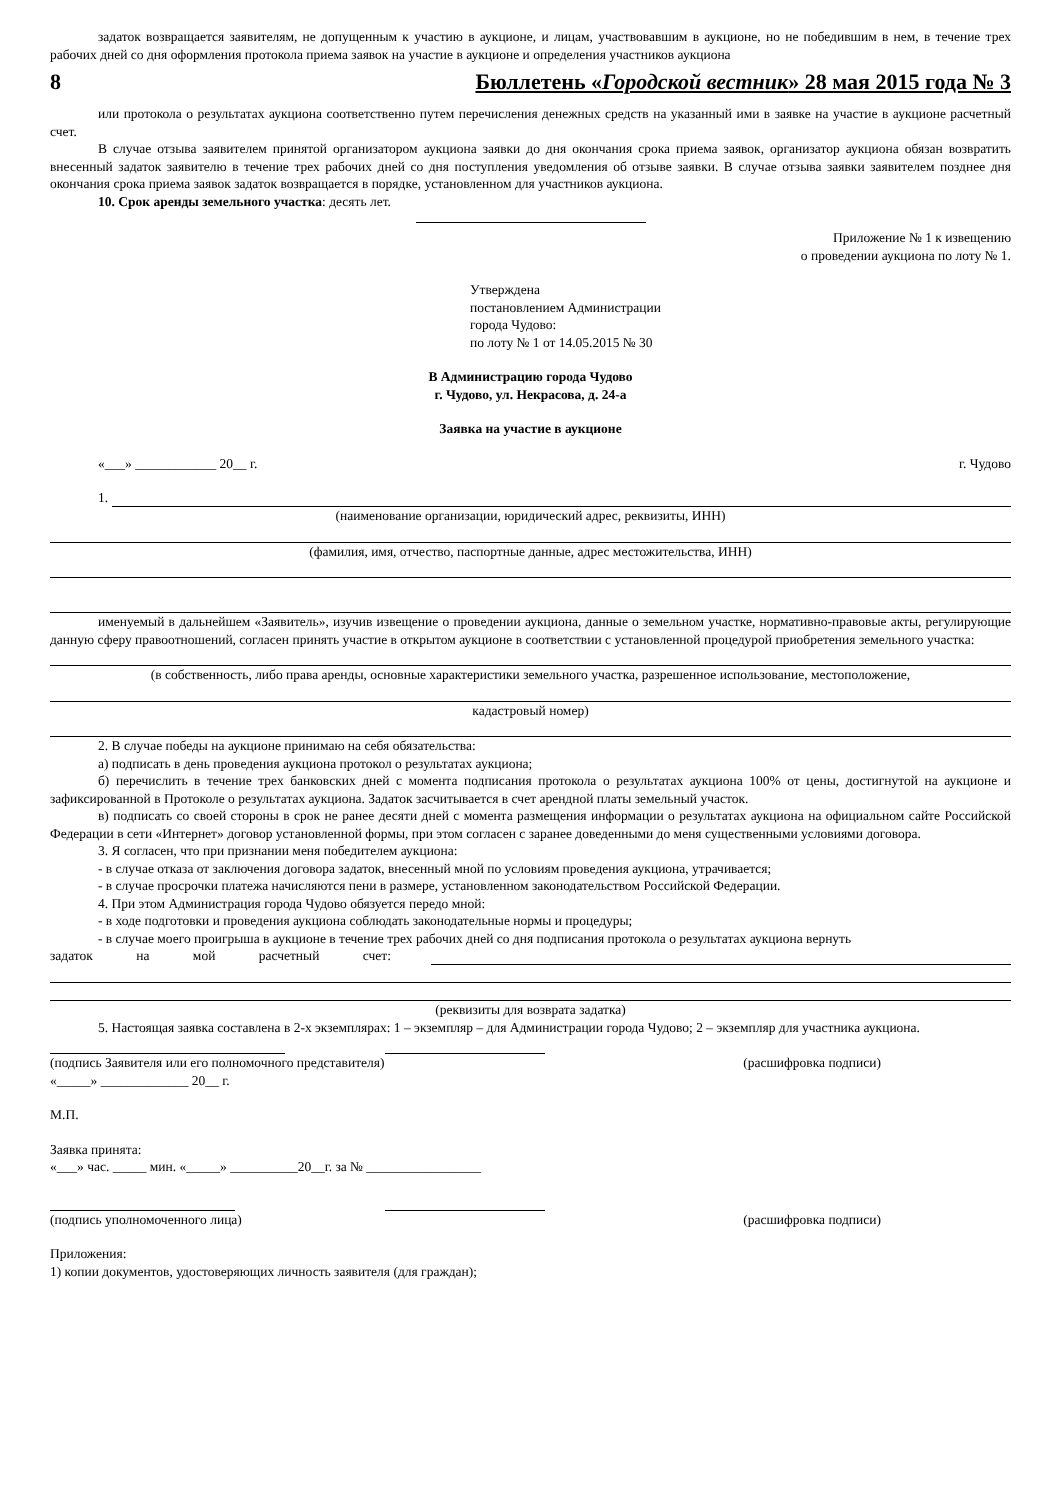задаток возвращается заявителям, не допущенным к участию в аукционе, и лицам, участвовавшим в аукционе, но не победившим в нем, в течение трех рабочих дней со дня оформления протокола приема заявок на участие в аукционе и определения участников аукциона
8 Бюллетень «Городской вестник» 28 мая 2015 года № 3
или протокола о результатах аукциона соответственно путем перечисления денежных средств на указанный ими в заявке на участие в аукционе расчетный счет.
В случае отзыва заявителем принятой организатором аукциона заявки до дня окончания срока приема заявок, организатор аукциона обязан возвратить внесенный задаток заявителю в течение трех рабочих дней со дня поступления уведомления об отзыве заявки. В случае отзыва заявки заявителем позднее дня окончания срока приема заявок задаток возвращается в порядке, установленном для участников аукциона.
10. Срок аренды земельного участка: десять лет.
Приложение № 1 к извещению
о проведении аукциона по лоту № 1.
Утверждена
постановлением Администрации
города Чудово:
по лоту № 1 от 14.05.2015 № 30
В Администрацию города Чудово
г. Чудово, ул. Некрасова, д. 24-а
Заявка на участие в аукционе
«___» ____________ 20__ г. г. Чудово
1.
(наименование организации, юридический адрес, реквизиты, ИНН)
(фамилия, имя, отчество, паспортные данные, адрес местожительства, ИНН)
именуемый в дальнейшем «Заявитель», изучив извещение о проведении аукциона, данные о земельном участке, нормативно-правовые акты, регулирующие данную сферу правоотношений, согласен принять участие в открытом аукционе в соответствии с установленной процедурой приобретения земельного участка:
(в собственность, либо права аренды, основные характеристики земельного участка, разрешенное использование, местоположение,
кадастровый номер)
2. В случае победы на аукционе принимаю на себя обязательства:
а) подписать в день проведения аукциона протокол о результатах аукциона;
б) перечислить в течение трех банковских дней с момента подписания протокола о результатах аукциона 100% от цены, достигнутой на аукционе и зафиксированной в Протоколе о результатах аукциона. Задаток засчитывается в счет арендной платы земельный участок.
в) подписать со своей стороны в срок не ранее десяти дней с момента размещения информации о результатах аукциона на официальном сайте Российской Федерации в сети «Интернет» договор установленной формы, при этом согласен с заранее доведенными до меня существенными условиями договора.
3. Я согласен, что при признании меня победителем аукциона:
- в случае отказа от заключения договора задаток, внесенный мной по условиям проведения аукциона, утрачивается;
- в случае просрочки платежа начисляются пени в размере, установленном законодательством Российской Федерации.
4. При этом Администрация города Чудово обязуется передо мной:
- в ходе подготовки и проведения аукциона соблюдать законодательные нормы и процедуры;
- в случае моего проигрыша в аукционе в течение трех рабочих дней со дня подписания протокола о результатах аукциона вернуть
задаток на мой расчетный счет:
(реквизиты для возврата задатка)
5. Настоящая заявка составлена в 2-х экземплярах: 1 – экземпляр – для Администрации города Чудово; 2 – экземпляр для участника аукциона.
(подпись Заявителя или его полномочного представителя) (расшифровка подписи)
«_____» _____________ 20__ г.
М.П.
Заявка принята:
«___» час. _____ мин. «_____» __________20__г. за № _________________
(подпись уполномоченного лица) (расшифровка подписи)
Приложения:
1) копии документов, удостоверяющих личность заявителя (для граждан);